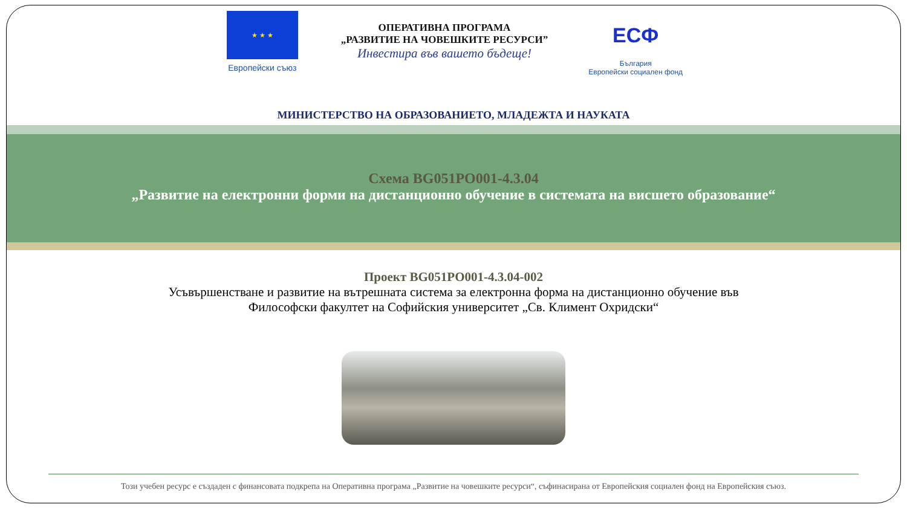★ ★ ★
Европейски съюз
ОПЕРАТИВНА ПРОГРАМА
„РАЗВИТИЕ НА ЧОВЕШКИТЕ РЕСУРСИ”
Инвестира във вашето бъдеще!
ЕСФ
България
Европейски социален фонд
МИНИСТЕРСТВО НА ОБРАЗОВАНИЕТО, МЛАДЕЖТА И НАУКАТА
Схема BG051PO001-4.3.04
„Развитие на електронни форми на дистанционно обучение в системата на висшето образование“
Проект BG051PO001-4.3.04-002
Усъвършенстване и развитие на вътрешната система за електронна форма на дистанционно обучение във
Философски факултет на Софийския университет „Св. Климент Охридски“
Този учебен ресурс е създаден с финансовата подкрепа на Оперативна програма „Развитие на човешките ресурси“, съфинасирана от Европейския социален фонд на Европейския съюз.